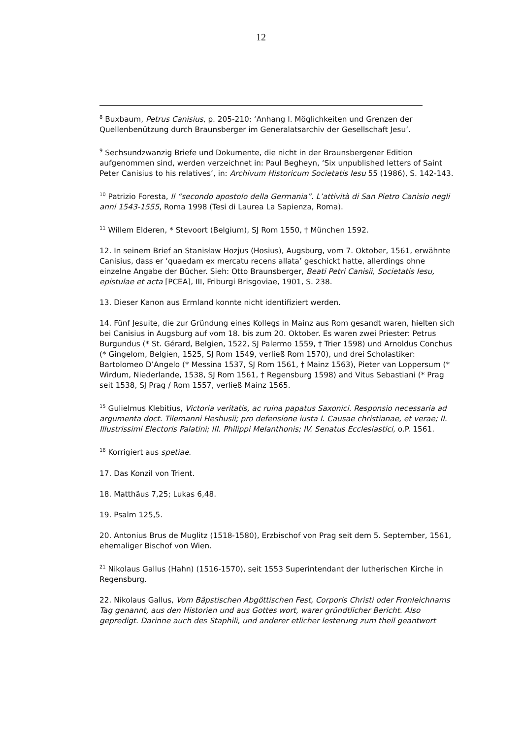12
<sup>8</sup> Buxbaum, Petrus Canisius, p. 205-210: ‘Anhang I. Möglichkeiten und Grenzen der Quellenbenützung durch Braunsberger im Generalatsarchiv der Gesellschaft Jesu’.
<sup>9</sup> Sechsundzwanzig Briefe und Dokumente, die nicht in der Braunsbergener Edition aufgenommen sind, werden verzeichnet in: Paul Begheyn, ‘Six unpublished letters of Saint Peter Canisius to his relatives’, in: Archivum Historicum Societatis Iesu 55 (1986), S. 142-143.
<sup>10</sup> Patrizio Foresta, Il “secondo apostolo della Germania”. L’attività di San Pietro Canisio negli anni 1543-1555, Roma 1998 (Tesi di Laurea La Sapienza, Roma).
<sup>11</sup> Willem Elderen, * Stevoort (Belgium), SJ Rom 1550, † München 1592.
12. In seinem Brief an Stanisław Hozjus (Hosius), Augsburg, vom 7. Oktober, 1561, erwähnte Canisius, dass er ‘quaedam ex mercatu recens allata’ geschickt hatte, allerdings ohne einzelne Angabe der Bücher. Sieh: Otto Braunsberger, Beati Petri Canisii, Societatis Iesu, epistulae et acta [PCEA], III, Friburgi Brisgoviae, 1901, S. 238.
13. Dieser Kanon aus Ermland konnte nicht identifiziert werden.
14. Fünf Jesuite, die zur Gründung eines Kollegs in Mainz aus Rom gesandt waren, hielten sich bei Canisius in Augsburg auf vom 18. bis zum 20. Oktober. Es waren zwei Priester: Petrus Burgundus (* St. Gérard, Belgien, 1522, SJ Palermo 1559, † Trier 1598) und Arnoldus Conchus (* Gingelom, Belgien, 1525, SJ Rom 1549, verließ Rom 1570), und drei Scholastiker: Bartolomeo D’Angelo (* Messina 1537, SJ Rom 1561, † Mainz 1563), Pieter van Loppersum (* Wirdum, Niederlande, 1538, SJ Rom 1561, † Regensburg 1598) and Vitus Sebastiani (* Prag seit 1538, SJ Prag / Rom 1557, verließ Mainz 1565.
<sup>15</sup> Gulielmus Klebitius, Victoria veritatis, ac ruina papatus Saxonici. Responsio necessaria ad argumenta doct. Tilemanni Heshusii; pro defensione iusta I. Causae christianae, et verae; II. Illustrissimi Electoris Palatini; III. Philippi Melanthonis; IV. Senatus Ecclesiastici, o.P. 1561.
<sup>16</sup> Korrigiert aus spetiae.
17. Das Konzil von Trient.
18. Matthäus 7,25; Lukas 6,48.
19. Psalm 125,5.
20. Antonius Brus de Muglitz (1518-1580), Erzbischof von Prag seit dem 5. September, 1561, ehemaliger Bischof von Wien.
<sup>21</sup> Nikolaus Gallus (Hahn) (1516-1570), seit 1553 Superintendant der lutherischen Kirche in Regensburg.
22. Nikolaus Gallus, Vom Bäpstischen Abgöttischen Fest, Corporis Christi oder Fronleichnams Tag genannt, aus den Historien und aus Gottes wort, warer gründtlicher Bericht. Also gepredigt. Darinne auch des Staphili, und anderer etlicher lesterung zum theil geantwort